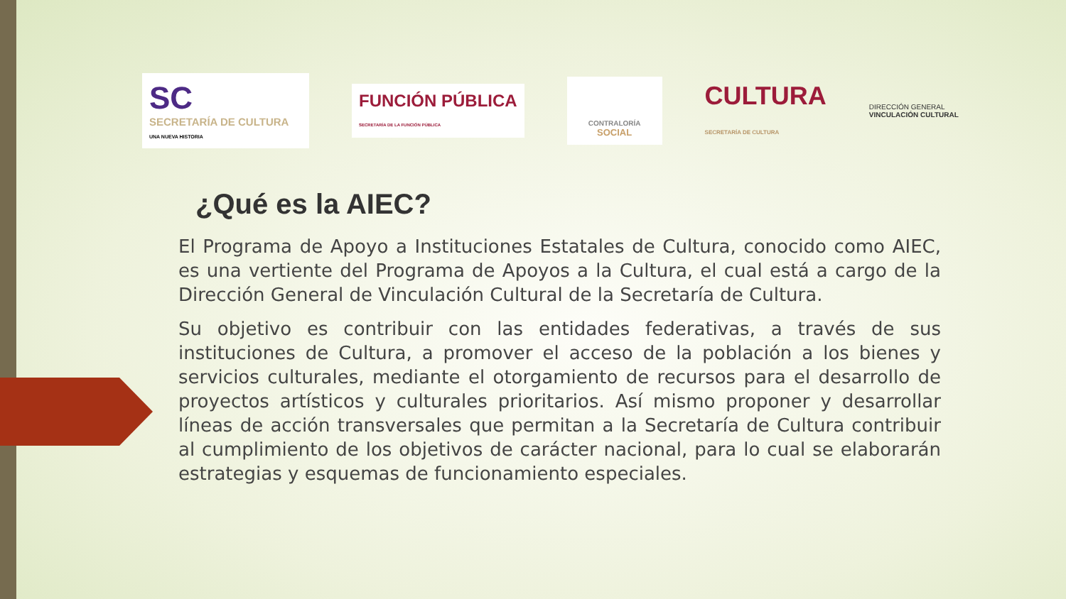SC
SECRETARÍA DE CULTURA
UNA NUEVA HISTORIA
FUNCIÓN PÚBLICA
SECRETARÍA DE LA FUNCIÓN PÚBLICA
CONTRALORÍA
SOCIAL
CULTURA
SECRETARÍA DE CULTURA
DIRECCIÓN GENERAL
VINCULACIÓN CULTURAL
¿Qué es la AIEC?
El Programa de Apoyo a Instituciones Estatales de Cultura, conocido como AIEC, es una vertiente del Programa de Apoyos a la Cultura, el cual está a cargo de la Dirección General de Vinculación Cultural de la Secretaría de Cultura.
Su objetivo es contribuir con las entidades federativas, a través de sus instituciones de Cultura, a promover el acceso de la población a los bienes y servicios culturales, mediante el otorgamiento de recursos para el desarrollo de proyectos artísticos y culturales prioritarios. Así mismo proponer y desarrollar líneas de acción transversales que permitan a la Secretaría de Cultura contribuir al cumplimiento de los objetivos de carácter nacional, para lo cual se elaborarán estrategias y esquemas de funcionamiento especiales.